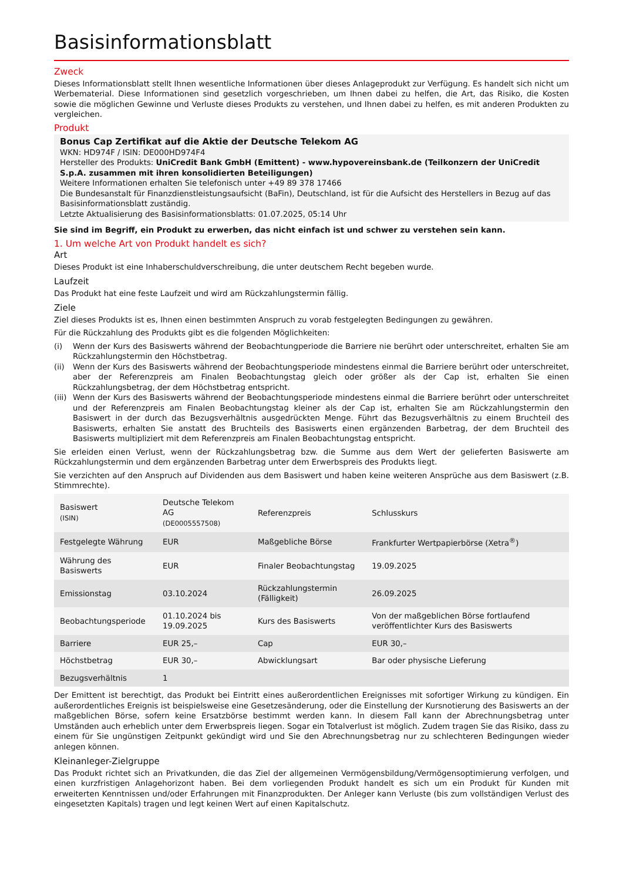Basisinformationsblatt
Zweck
Dieses Informationsblatt stellt Ihnen wesentliche Informationen über dieses Anlageprodukt zur Verfügung. Es handelt sich nicht um Werbematerial. Diese Informationen sind gesetzlich vorgeschrieben, um Ihnen dabei zu helfen, die Art, das Risiko, die Kosten sowie die möglichen Gewinne und Verluste dieses Produkts zu verstehen, und Ihnen dabei zu helfen, es mit anderen Produkten zu vergleichen.
Produkt
Bonus Cap Zertifikat auf die Aktie der Deutsche Telekom AG
WKN: HD974F / ISIN: DE000HD974F4
Hersteller des Produkts: UniCredit Bank GmbH (Emittent) - www.hypovereinsbank.de (Teilkonzern der UniCredit S.p.A. zusammen mit ihren konsolidierten Beteiligungen)
Weitere Informationen erhalten Sie telefonisch unter +49 89 378 17466
Die Bundesanstalt für Finanzdienstleistungsaufsicht (BaFin), Deutschland, ist für die Aufsicht des Herstellers in Bezug auf das Basisinformationsblatt zuständig.
Letzte Aktualisierung des Basisinformationsblatts: 01.07.2025, 05:14 Uhr
Sie sind im Begriff, ein Produkt zu erwerben, das nicht einfach ist und schwer zu verstehen sein kann.
1. Um welche Art von Produkt handelt es sich?
Art
Dieses Produkt ist eine Inhaberschuldverschreibung, die unter deutschem Recht begeben wurde.
Laufzeit
Das Produkt hat eine feste Laufzeit und wird am Rückzahlungstermin fällig.
Ziele
Ziel dieses Produkts ist es, Ihnen einen bestimmten Anspruch zu vorab festgelegten Bedingungen zu gewähren.
Für die Rückzahlung des Produkts gibt es die folgenden Möglichkeiten:
(i) Wenn der Kurs des Basiswerts während der Beobachtungperiode die Barriere nie berührt oder unterschreitet, erhalten Sie am Rückzahlungstermin den Höchstbetrag.
(ii) Wenn der Kurs des Basiswerts während der Beobachtungsperiode mindestens einmal die Barriere berührt oder unterschreitet, aber der Referenzpreis am Finalen Beobachtungstag gleich oder größer als der Cap ist, erhalten Sie einen Rückzahlungsbetrag, der dem Höchstbetrag entspricht.
(iii) Wenn der Kurs des Basiswerts während der Beobachtungsperiode mindestens einmal die Barriere berührt oder unterschreitet und der Referenzpreis am Finalen Beobachtungstag kleiner als der Cap ist, erhalten Sie am Rückzahlungstermin den Basiswert in der durch das Bezugsverhältnis ausgedrückten Menge. Führt das Bezugsverhältnis zu einem Bruchteil des Basiswerts, erhalten Sie anstatt des Bruchteils des Basiswerts einen ergänzenden Barbetrag, der dem Bruchteil des Basiswerts multipliziert mit dem Referenzpreis am Finalen Beobachtungstag entspricht.
Sie erleiden einen Verlust, wenn der Rückzahlungsbetrag bzw. die Summe aus dem Wert der gelieferten Basiswerte am Rückzahlungstermin und dem ergänzenden Barbetrag unter dem Erwerbspreis des Produkts liegt.
Sie verzichten auf den Anspruch auf Dividenden aus dem Basiswert und haben keine weiteren Ansprüche aus dem Basiswert (z.B. Stimmrechte).
| Basiswert (ISIN) | Deutsche Telekom AG (DE0005557508) | Referenzpreis | Schlusskurs |
| Festgelegte Währung | EUR | Maßgebliche Börse | Frankfurter Wertpapierbörse (Xetra<sup>®</sup>) |
| Währung des Basiswerts | EUR | Finaler Beobachtungstag | 19.09.2025 |
| Emissionstag | 03.10.2024 | Rückzahlungstermin (Fälligkeit) | 26.09.2025 |
| Beobachtungsperiode | 01.10.2024 bis 19.09.2025 | Kurs des Basiswerts | Von der maßgeblichen Börse fortlaufend veröffentlichter Kurs des Basiswerts |
| Barriere | EUR 25,– | Cap | EUR 30,– |
| Höchstbetrag | EUR 30,– | Abwicklungsart | Bar oder physische Lieferung |
| Bezugsverhältnis | 1 | | |
Der Emittent ist berechtigt, das Produkt bei Eintritt eines außerordentlichen Ereignisses mit sofortiger Wirkung zu kündigen. Ein außerordentliches Ereignis ist beispielsweise eine Gesetzesänderung, oder die Einstellung der Kursnotierung des Basiswerts an der maßgeblichen Börse, sofern keine Ersatzbörse bestimmt werden kann. In diesem Fall kann der Abrechnungsbetrag unter Umständen auch erheblich unter dem Erwerbspreis liegen. Sogar ein Totalverlust ist möglich. Zudem tragen Sie das Risiko, dass zu einem für Sie ungünstigen Zeitpunkt gekündigt wird und Sie den Abrechnungsbetrag nur zu schlechteren Bedingungen wieder anlegen können.
Kleinanleger-Zielgruppe
Das Produkt richtet sich an Privatkunden, die das Ziel der allgemeinen Vermögensbildung/Vermögensoptimierung verfolgen, und einen kurzfristigen Anlagehorizont haben. Bei dem vorliegenden Produkt handelt es sich um ein Produkt für Kunden mit erweiterten Kenntnissen und/oder Erfahrungen mit Finanzprodukten. Der Anleger kann Verluste (bis zum vollständigen Verlust des eingesetzten Kapitals) tragen und legt keinen Wert auf einen Kapitalschutz.